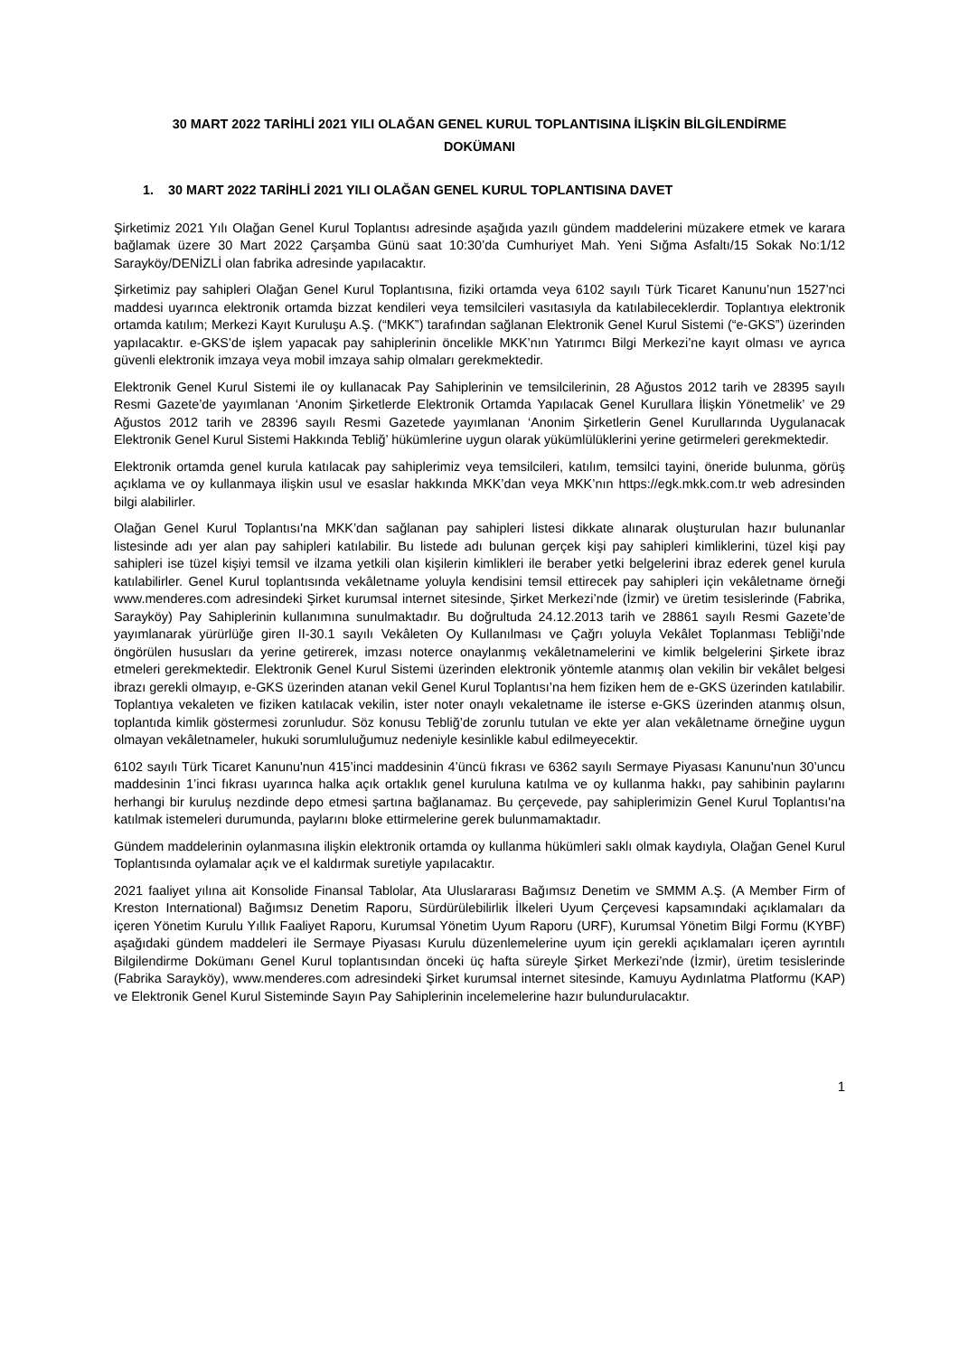30 MART 2022 TARİHLİ 2021 YILI OLAĞAN GENEL KURUL TOPLANTISINA İLİŞKİN BİLGİLENDİRME
DOKÜMANI
1. 30 MART 2022 TARİHLİ 2021 YILI OLAĞAN GENEL KURUL TOPLANTISINA DAVET
Şirketimiz 2021 Yılı Olağan Genel Kurul Toplantısı adresinde aşağıda yazılı gündem maddelerini müzakere etmek ve karara bağlamak üzere 30 Mart 2022 Çarşamba Günü saat 10:30’da Cumhuriyet Mah. Yeni Sığma Asfaltı/15 Sokak No:1/12 Sarayköy/DENİZLİ olan fabrika adresinde yapılacaktır.
Şirketimiz pay sahipleri Olağan Genel Kurul Toplantısına, fiziki ortamda veya 6102 sayılı Türk Ticaret Kanunu’nun 1527’nci maddesi uyarınca elektronik ortamda bizzat kendileri veya temsilcileri vasıtasıyla da katılabileceklerdir. Toplantıya elektronik ortamda katılım; Merkezi Kayıt Kuruluşu A.Ş. (“MKK”) tarafından sağlanan Elektronik Genel Kurul Sistemi (“e-GKS”) üzerinden yapılacaktır. e-GKS’de işlem yapacak pay sahiplerinin öncelikle MKK’nın Yatırımcı Bilgi Merkezi’ne kayıt olması ve ayrıca güvenli elektronik imzaya veya mobil imzaya sahip olmaları gerekmektedir.
Elektronik Genel Kurul Sistemi ile oy kullanacak Pay Sahiplerinin ve temsilcilerinin, 28 Ağustos 2012 tarih ve 28395 sayılı Resmi Gazete’de yayımlanan ‘Anonim Şirketlerde Elektronik Ortamda Yapılacak Genel Kurullara İlişkin Yönetmelik’ ve 29 Ağustos 2012 tarih ve 28396 sayılı Resmi Gazetede yayımlanan ‘Anonim Şirketlerin Genel Kurullarında Uygulanacak Elektronik Genel Kurul Sistemi Hakkında Tebliğ’ hükümlerine uygun olarak yükümlülüklerini yerine getirmeleri gerekmektedir.
Elektronik ortamda genel kurula katılacak pay sahiplerimiz veya temsilcileri, katılım, temsilci tayini, öneride bulunma, görüş açıklama ve oy kullanmaya ilişkin usul ve esaslar hakkında MKK’dan veya MKK’nın https://egk.mkk.com.tr web adresinden bilgi alabilirler.
Olağan Genel Kurul Toplantısı'na MKK’dan sağlanan pay sahipleri listesi dikkate alınarak oluşturulan hazır bulunanlar listesinde adı yer alan pay sahipleri katılabilir. Bu listede adı bulunan gerçek kişi pay sahipleri kimliklerini, tüzel kişi pay sahipleri ise tüzel kişiyi temsil ve ilzama yetkili olan kişilerin kimlikleri ile beraber yetki belgelerini ibraz ederek genel kurula katılabilirler. Genel Kurul toplantısında vekâletname yoluyla kendisini temsil ettirecek pay sahipleri için vekâletname örneği www.menderes.com adresindeki Şirket kurumsal internet sitesinde, Şirket Merkezi’nde (İzmir) ve üretim tesislerinde (Fabrika, Sarayköy) Pay Sahiplerinin kullanımına sunulmaktadır. Bu doğrultuda 24.12.2013 tarih ve 28861 sayılı Resmi Gazete’de yayımlanarak yürürlüğe giren II-30.1 sayılı Vekâleten Oy Kullanılması ve Çağrı yoluyla Vekâlet Toplanması Tebliği’nde öngörülen hususları da yerine getirerek, imzası noterce onaylanmış vekâletnamelerini ve kimlik belgelerini Şirkete ibraz etmeleri gerekmektedir. Elektronik Genel Kurul Sistemi üzerinden elektronik yöntemle atanmış olan vekilin bir vekâlet belgesi ibrazı gerekli olmayıp, e-GKS üzerinden atanan vekil Genel Kurul Toplantısı’na hem fiziken hem de e-GKS üzerinden katılabilir. Toplantıya vekaleten ve fiziken katılacak vekilin, ister noter onaylı vekaletname ile isterse e-GKS üzerinden atanmış olsun, toplantıda kimlik göstermesi zorunludur. Söz konusu Tebliğ’de zorunlu tutulan ve ekte yer alan vekâletname örneğine uygun olmayan vekâletnameler, hukuki sorumluluğumuz nedeniyle kesinlikle kabul edilmeyecektir.
6102 sayılı Türk Ticaret Kanunu'nun 415’inci maddesinin 4’üncü fıkrası ve 6362 sayılı Sermaye Piyasası Kanunu'nun 30’uncu maddesinin 1’inci fıkrası uyarınca halka açık ortaklık genel kuruluna katılma ve oy kullanma hakkı, pay sahibinin paylarını herhangi bir kuruluş nezdinde depo etmesi şartına bağlanamaz. Bu çerçevede, pay sahiplerimizin Genel Kurul Toplantısı'na katılmak istemeleri durumunda, paylarını bloke ettirmelerine gerek bulunmamaktadır.
Gündem maddelerinin oylanmasına ilişkin elektronik ortamda oy kullanma hükümleri saklı olmak kaydıyla, Olağan Genel Kurul Toplantısında oylamalar açık ve el kaldırmak suretiyle yapılacaktır.
2021 faaliyet yılına ait Konsolide Finansal Tablolar, Ata Uluslararası Bağımsız Denetim ve SMMM A.Ş. (A Member Firm of Kreston International) Bağımsız Denetim Raporu, Sürdürülebilirlik İlkeleri Uyum Çerçevesi kapsamındaki açıklamaları da içeren Yönetim Kurulu Yıllık Faaliyet Raporu, Kurumsal Yönetim Uyum Raporu (URF), Kurumsal Yönetim Bilgi Formu (KYBF) aşağıdaki gündem maddeleri ile Sermaye Piyasası Kurulu düzenlemelerine uyum için gerekli açıklamaları içeren ayrıntılı Bilgilendirme Dokümanı Genel Kurul toplantısından önceki üç hafta süreyle Şirket Merkezi’nde (İzmir), üretim tesislerinde (Fabrika Sarayköy), www.menderes.com adresindeki Şirket kurumsal internet sitesinde, Kamuyu Aydınlatma Platformu (KAP) ve Elektronik Genel Kurul Sisteminde Sayın Pay Sahiplerinin incelemelerine hazır bulundurulacaktır.
1